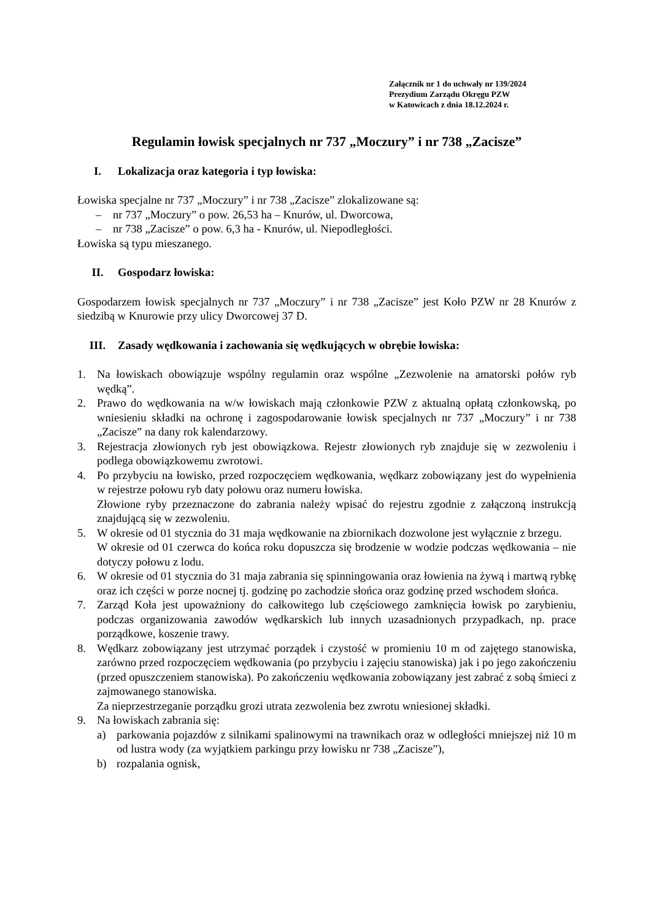Załącznik nr 1 do uchwały nr 139/2024
Prezydium Zarządu Okręgu PZW
w Katowicach z dnia 18.12.2024 r.
Regulamin łowisk specjalnych nr 737 „Moczury” i nr 738 „Zacisze”
I. Lokalizacja oraz kategoria i typ łowiska:
Łowiska specjalne nr 737 „Moczury” i nr 738 „Zacisze” zlokalizowane są:
– nr 737 „Moczury” o pow. 26,53 ha – Knurów, ul. Dworcowa,
– nr 738 „Zacisze” o pow. 6,3 ha - Knurów, ul. Niepodległości.
Łowiska są typu mieszanego.
II. Gospodarz łowiska:
Gospodarzem łowisk specjalnych nr 737 „Moczury” i nr 738 „Zacisze” jest Koło PZW nr 28 Knurów z siedzibą w Knurowie przy ulicy Dworcowej 37 D.
III. Zasady wędkowania i zachowania się wędkujących w obrębie łowiska:
1. Na łowiskach obowiązuje wspólny regulamin oraz wspólne „Zezwolenie na amatorski połów ryb wędką”.
2. Prawo do wędkowania na w/w łowiskach mają członkowie PZW z aktualną opłatą członkowską, po wniesieniu składki na ochronę i zagospodarowanie łowisk specjalnych nr 737 „Moczury” i nr 738 „Zacisze” na dany rok kalendarzowy.
3. Rejestracja złowionych ryb jest obowiązkowa. Rejestr złowionych ryb znajduje się w zezwoleniu i podlega obowiązkowemu zwrotowi.
4. Po przybyciu na łowisko, przed rozpoczęciem wędkowania, wędkarz zobowiązany jest do wypełnienia w rejestrze połowu ryb daty połowu oraz numeru łowiska.
Złowione ryby przeznaczone do zabrania należy wpisać do rejestru zgodnie z załączoną instrukcją znajdującą się w zezwoleniu.
5. W okresie od 01 stycznia do 31 maja wędkowanie na zbiornikach dozwolone jest wyłącznie z brzegu.
W okresie od 01 czerwca do końca roku dopuszcza się brodzenie w wodzie podczas wędkowania – nie dotyczy połowu z lodu.
6. W okresie od 01 stycznia do 31 maja zabrania się spinningowania oraz łowienia na żywą i martwą rybkę oraz ich części w porze nocnej tj. godzinę po zachodzie słońca oraz godzinę przed wschodem słońca.
7. Zarząd Koła jest upoważniony do całkowitego lub częściowego zamknięcia łowisk po zarybieniu, podczas organizowania zawodów wędkarskich lub innych uzasadnionych przypadkach, np. prace porządkowe, koszenie trawy.
8. Wędkarz zobowiązany jest utrzymać porządek i czystość w promieniu 10 m od zajętego stanowiska, zarówno przed rozpoczęciem wędkowania (po przybyciu i zajęciu stanowiska) jak i po jego zakończeniu (przed opuszczeniem stanowiska). Po zakończeniu wędkowania zobowiązany jest zabrać z sobą śmieci z zajmowanego stanowiska.
Za nieprzestrzeganie porządku grozi utrata zezwolenia bez zwrotu wniesionej składki.
9. Na łowiskach zabrania się:
a) parkowania pojazdów z silnikami spalinowymi na trawnikach oraz w odległości mniejszej niż 10 m od lustra wody (za wyjątkiem parkingu przy łowisku nr 738 „Zacisze”),
b) rozpalania ognisk,